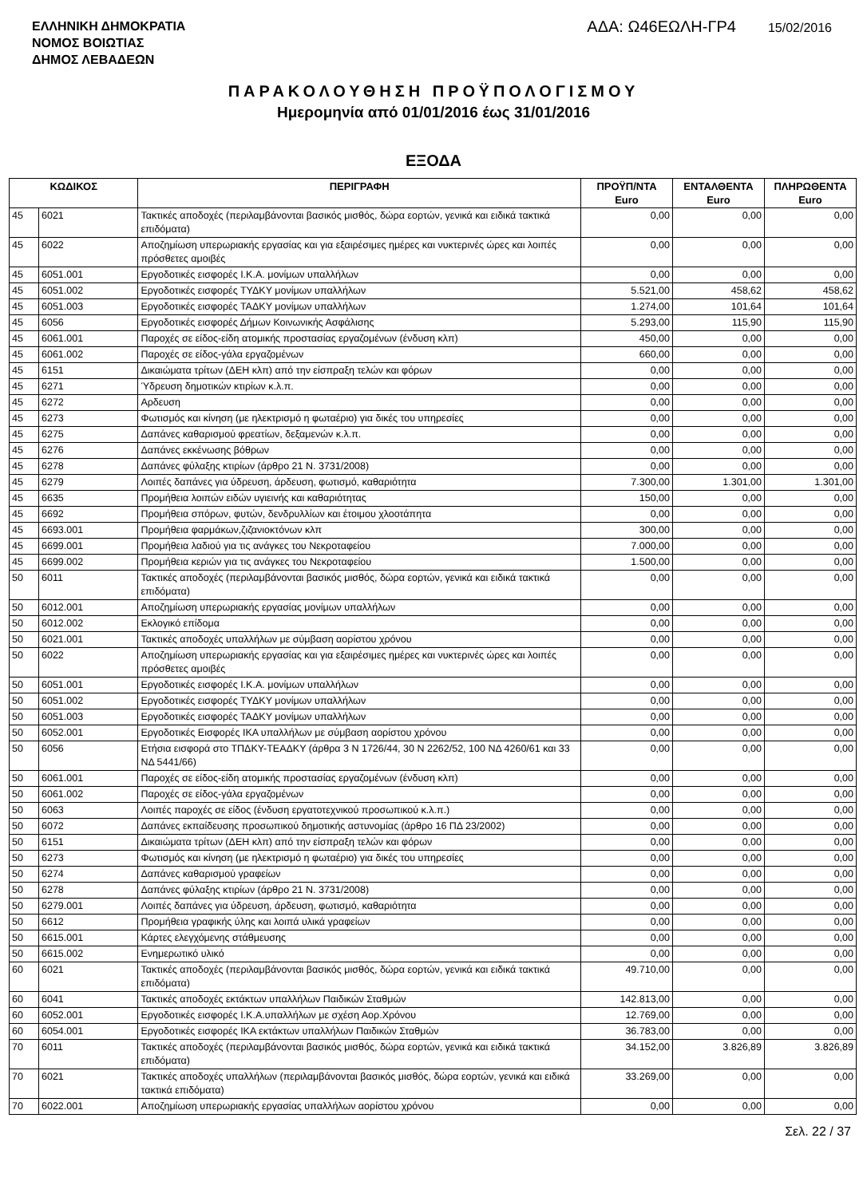ΕΛΛΗΝΙΚΗ ΔΗΜΟΚΡΑΤΙΑ
ΝΟΜΟΣ ΒΟΙΩΤΙΑΣ
ΔΗΜΟΣ ΛΕΒΑΔΕΩΝ
ΑΔΑ: Ω46ΕΩΛΗ-ΓΡ4 15/02/2016
ΠΑΡΑΚΟΛΟΥΘΗΣΗ ΠΡΟΫΠΟΛΟΓΙΣΜΟΥ
Ημερομηνία από 01/01/2016 έως 31/01/2016
ΕΞΟΔΑ
| ΚΩΔΙΚΟΣ | | ΠΕΡΙΓΡΑΦΗ | ΠΡΟΫΠ/ΝΤΑ Euro | ΕΝΤΑΛΘΕΝΤΑ Euro | ΠΛΗΡΩΘΕΝΤΑ Euro |
| --- | --- | --- | --- | --- | --- |
| 45 | 6021 | Τακτικές αποδοχές (περιλαμβάνονται βασικός μισθός, δώρα εορτών, γενικά και ειδικά τακτικά επιδόματα) | 0,00 | 0,00 | 0,00 |
| 45 | 6022 | Αποζημίωση υπερωριακής εργασίας και για εξαιρέσιμες ημέρες και νυκτερινές ώρες και λοιπές πρόσθετες αμοιβές | 0,00 | 0,00 | 0,00 |
| 45 | 6051.001 | Εργοδοτικές εισφορές Ι.Κ.Α. μονίμων υπαλλήλων | 0,00 | 0,00 | 0,00 |
| 45 | 6051.002 | Εργοδοτικές εισφορές ΤΥΔΚΥ μονίμων υπαλλήλων | 5.521,00 | 458,62 | 458,62 |
| 45 | 6051.003 | Εργοδοτικές εισφορές ΤΑΔΚΥ μονίμων υπαλλήλων | 1.274,00 | 101,64 | 101,64 |
| 45 | 6056 | Εργοδοτικές εισφορές Δήμων Κοινωνικής Ασφάλισης | 5.293,00 | 115,90 | 115,90 |
| 45 | 6061.001 | Παροχές σε είδος-είδη ατομικής προστασίας εργαζομένων (ένδυση κλπ) | 450,00 | 0,00 | 0,00 |
| 45 | 6061.002 | Παροχές σε είδος-γάλα εργαζομένων | 660,00 | 0,00 | 0,00 |
| 45 | 6151 | Δικαιώματα τρίτων (ΔΕΗ κλπ) από την είσπραξη τελών και φόρων | 0,00 | 0,00 | 0,00 |
| 45 | 6271 | Ύδρευση δημοτικών κτιρίων κ.λ.π. | 0,00 | 0,00 | 0,00 |
| 45 | 6272 | Αρδευση | 0,00 | 0,00 | 0,00 |
| 45 | 6273 | Φωτισμός και κίνηση (με ηλεκτρισμό η φωταέριο) για δικές του υπηρεσίες | 0,00 | 0,00 | 0,00 |
| 45 | 6275 | Δαπάνες καθαρισμού φρεατίων, δεξαμενών κ.λ.π. | 0,00 | 0,00 | 0,00 |
| 45 | 6276 | Δαπάνες εκκένωσης βόθρων | 0,00 | 0,00 | 0,00 |
| 45 | 6278 | Δαπάνες φύλαξης κτιρίων (άρθρο 21 Ν. 3731/2008) | 0,00 | 0,00 | 0,00 |
| 45 | 6279 | Λοιπές δαπάνες για ύδρευση, άρδευση, φωτισμό, καθαριότητα | 7.300,00 | 1.301,00 | 1.301,00 |
| 45 | 6635 | Προμήθεια λοιπών ειδών υγιεινής και καθαριότητας | 150,00 | 0,00 | 0,00 |
| 45 | 6692 | Προμήθεια σπόρων, φυτών, δενδρυλλίων και έτοιμου χλοοτάπητα | 0,00 | 0,00 | 0,00 |
| 45 | 6693.001 | Προμήθεια φαρμάκων,ζιζανιοκτόνων κλπ | 300,00 | 0,00 | 0,00 |
| 45 | 6699.001 | Προμήθεια λαδιού για τις ανάγκες του Νεκροταφείου | 7.000,00 | 0,00 | 0,00 |
| 45 | 6699.002 | Προμήθεια κεριών για τις ανάγκες του Νεκροταφείου | 1.500,00 | 0,00 | 0,00 |
| 50 | 6011 | Τακτικές αποδοχές (περιλαμβάνονται βασικός μισθός, δώρα εορτών, γενικά και ειδικά τακτικά επιδόματα) | 0,00 | 0,00 | 0,00 |
| 50 | 6012.001 | Αποζημίωση υπερωριακής εργασίας μονίμων υπαλλήλων | 0,00 | 0,00 | 0,00 |
| 50 | 6012.002 | Εκλογικό επίδομα | 0,00 | 0,00 | 0,00 |
| 50 | 6021.001 | Τακτικές αποδοχές υπαλλήλων με σύμβαση αορίστου χρόνου | 0,00 | 0,00 | 0,00 |
| 50 | 6022 | Αποζημίωση υπερωριακής εργασίας και για εξαιρέσιμες ημέρες και νυκτερινές ώρες και λοιπές πρόσθετες αμοιβές | 0,00 | 0,00 | 0,00 |
| 50 | 6051.001 | Εργοδοτικές εισφορές Ι.Κ.Α. μονίμων υπαλλήλων | 0,00 | 0,00 | 0,00 |
| 50 | 6051.002 | Εργοδοτικές εισφορές ΤΥΔΚΥ μονίμων υπαλλήλων | 0,00 | 0,00 | 0,00 |
| 50 | 6051.003 | Εργοδοτικές εισφορές ΤΑΔΚΥ μονίμων υπαλλήλων | 0,00 | 0,00 | 0,00 |
| 50 | 6052.001 | Εργοδοτικές Εισφορές ΙΚΑ υπαλλήλων με σύμβαση αορίστου χρόνου | 0,00 | 0,00 | 0,00 |
| 50 | 6056 | Ετήσια εισφορά στο ΤΠΔΚΥ-ΤΕΑΔΚΥ (άρθρα 3 Ν 1726/44, 30 Ν 2262/52, 100 ΝΔ 4260/61 και 33 ΝΔ 5441/66) | 0,00 | 0,00 | 0,00 |
| 50 | 6061.001 | Παροχές σε είδος-είδη ατομικής προστασίας εργαζομένων (ένδυση κλπ) | 0,00 | 0,00 | 0,00 |
| 50 | 6061.002 | Παροχές σε είδος-γάλα εργαζομένων | 0,00 | 0,00 | 0,00 |
| 50 | 6063 | Λοιπές παροχές σε είδος (ένδυση εργατοτεχνικού προσωπικού κ.λ.π.) | 0,00 | 0,00 | 0,00 |
| 50 | 6072 | Δαπάνες εκπαίδευσης προσωπικού δημοτικής αστυνομίας (άρθρο 16 ΠΔ 23/2002) | 0,00 | 0,00 | 0,00 |
| 50 | 6151 | Δικαιώματα τρίτων (ΔΕΗ κλπ) από την είσπραξη τελών και φόρων | 0,00 | 0,00 | 0,00 |
| 50 | 6273 | Φωτισμός και κίνηση (με ηλεκτρισμό η φωταέριο) για δικές του υπηρεσίες | 0,00 | 0,00 | 0,00 |
| 50 | 6274 | Δαπάνες καθαρισμού γραφείων | 0,00 | 0,00 | 0,00 |
| 50 | 6278 | Δαπάνες φύλαξης κτιρίων (άρθρο 21 Ν. 3731/2008) | 0,00 | 0,00 | 0,00 |
| 50 | 6279.001 | Λοιπές δαπάνες για ύδρευση, άρδευση, φωτισμό, καθαριότητα | 0,00 | 0,00 | 0,00 |
| 50 | 6612 | Προμήθεια γραφικής ύλης και λοιπά υλικά γραφείων | 0,00 | 0,00 | 0,00 |
| 50 | 6615.001 | Κάρτες ελεγχόμενης στάθμευσης | 0,00 | 0,00 | 0,00 |
| 50 | 6615.002 | Ενημερωτικό υλικό | 0,00 | 0,00 | 0,00 |
| 60 | 6021 | Τακτικές αποδοχές (περιλαμβάνονται βασικός μισθός, δώρα εορτών, γενικά και ειδικά τακτικά επιδόματα) | 49.710,00 | 0,00 | 0,00 |
| 60 | 6041 | Τακτικές αποδοχές εκτάκτων υπαλλήλων Παιδικών Σταθμών | 142.813,00 | 0,00 | 0,00 |
| 60 | 6052.001 | Εργοδοτικές εισφορές Ι.Κ.Α.υπαλλήλων με σχέση Αορ.Χρόνου | 12.769,00 | 0,00 | 0,00 |
| 60 | 6054.001 | Εργοδοτικές εισφορές ΙΚΑ εκτάκτων υπαλλήλων Παιδικών Σταθμών | 36.783,00 | 0,00 | 0,00 |
| 70 | 6011 | Τακτικές αποδοχές (περιλαμβάνονται βασικός μισθός, δώρα εορτών, γενικά και ειδικά τακτικά επιδόματα) | 34.152,00 | 3.826,89 | 3.826,89 |
| 70 | 6021 | Τακτικές αποδοχές υπαλλήλων (περιλαμβάνονται βασικός μισθός, δώρα εορτών, γενικά και ειδικά τακτικά επιδόματα) | 33.269,00 | 0,00 | 0,00 |
| 70 | 6022.001 | Αποζημίωση υπερωριακής εργασίας υπαλλήλων αορίστου χρόνου | 0,00 | 0,00 | 0,00 |
Σελ. 22 / 37